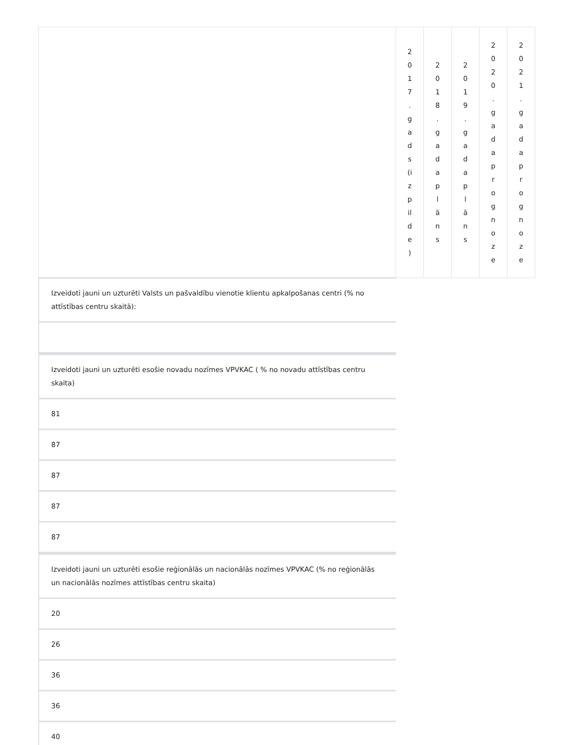| | 2 0 1 7 . g a d s (i z p il d e ) | 2 0 1 8 . g a d a p l ā n s | 2 0 1 9 . g a d a p l ā n s | 2 0 2 0 . g a d a p r o g n o z e | 2 0 2 1 . g a d a p r o g n o z e |
Izveidoti jauni un uzturēti Valsts un pašvaldību vienotie klientu apkalpošanas centri (% no attīstības centru skaitā):
Izveidoti jauni un uzturēti esošie novadu nozīmes VPVKAC ( % no novadu attīstības centru skaita)
81
87
87
87
87
Izveidoti jauni un uzturēti esošie reģionālās un nacionālās nozīmes VPVKAC (% no reģionālās un nacionālās nozīmes attīstības centru skaita)
20
26
36
36
40